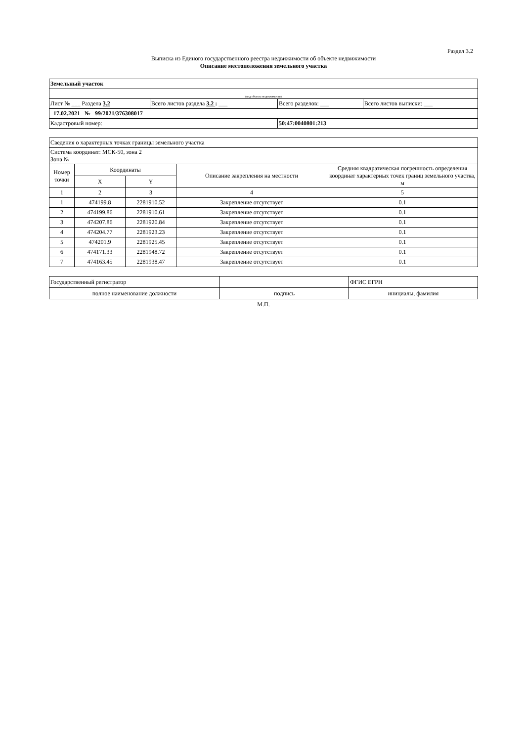Раздел 3.2
Выписка из Единого государственного реестра недвижимости об объекте недвижимости
Описание местоположения земельного участка
| Земельный участок | | | |
| (вид объекта недвижимости) | | | |
| Лист № ___ Раздела 3.2 | Всего листов раздела 3.2 : ___ | Всего разделов: ___ | Всего листов выписки: ___ |
| 17.02.2021 № 99/2021/376308017 | | | |
| Кадастровый номер: | | 50:47:0040801:213 | |
| Сведения о характерных точках границы земельного участка | | | | |
| Система координат: МСК-50, зона 2 Зона № | | | | |
| Номер точки | Координаты | | Описание закрепления на местности | Средняя квадратическая погрешность определения координат характерных точек границ земельного участка, м |
| | X | Y | | |
| 1 | 2 | 3 | 4 | 5 |
| 1 | 474199.8 | 2281910.52 | Закрепление отсутствует | 0.1 |
| 2 | 474199.86 | 2281910.61 | Закрепление отсутствует | 0.1 |
| 3 | 474207.86 | 2281920.84 | Закрепление отсутствует | 0.1 |
| 4 | 474204.77 | 2281923.23 | Закрепление отсутствует | 0.1 |
| 5 | 474201.9 | 2281925.45 | Закрепление отсутствует | 0.1 |
| 6 | 474171.33 | 2281948.72 | Закрепление отсутствует | 0.1 |
| 7 | 474163.45 | 2281938.47 | Закрепление отсутствует | 0.1 |
| Государственный регистратор | | ФГИС ЕГРН |
| полное наименование должности | подпись | инициалы, фамилия |
М.П.